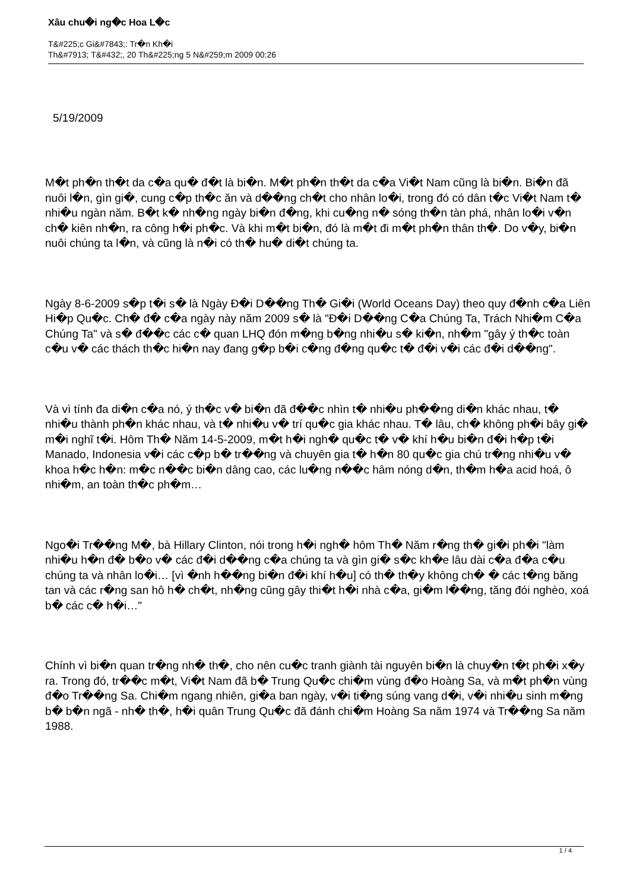Xâu chu�i ng�c Hoa L�c
T&#225;c Gi&#7843;: Tr�n Kh�i
Th&#7913; T&#432;, 20 Th&#225;ng 5 N&#259;m 2009 00:26
5/19/2009
M�t ph�n th�t da c�a qu� đ�t là bi�n. M�t ph�n th�t da c�a Vi�t Nam cũng là bi�n. Bi�n đã nuôi l�n, gìn gi�, cung c�p th�c ăn và d��ng ch�t cho nhân lo�i, trong đó có dân t�c Vi�t Nam t� nhi�u ngàn năm. B�t k� nh�ng ngày bi�n đ�ng, khi cu�ng n� sóng th�n tàn phá, nhân lo�i v�n ch� kiên nh�n, ra công h�i ph�c. Và khi m�t bi�n, đó là m�t đi m�t ph�n thân th�. Do v�y, bi�n nuôi chúng ta l�n, và cũng là n�i có th� hu� di�t chúng ta.
Ngày 8-6-2009 s�p t�i s� là Ngày Đ�i D��ng Th� Gi�i (World Oceans Day) theo quy đ�nh c�a Liên Hi�p Qu�c. Ch� đ� c�a ngày này năm 2009 s� là "Đ�i D��ng C�a Chúng Ta, Trách Nhi�m C�a Chúng Ta" và s� đ��c các c� quan LHQ đón m�ng b�ng nhi�u s� ki�n, nh�m "gây ý th�c toàn c�u v� các thách th�c hi�n nay đang g�p b�i c�ng đ�ng qu�c t� đ�i v�i các đ�i d��ng".
Và vì tính đa di�n c�a nó, ý th�c v� bi�n đã đ��c nhìn t� nhi�u ph��ng di�n khác nhau, t� nhi�u thành ph�n khác nhau, và t� nhi�u v� trí qu�c gia khác nhau. T� lâu, ch� không ph�i bây gi� m�i nghĩ t�i. Hôm Th� Năm 14-5-2009, m�t h�i ngh� qu�c t� v� khí h�u bi�n đ�i h�p t�i Manado, Indonesia v�i các c�p b� tr��ng và chuyên gia t� h�n 80 qu�c gia chú tr�ng nhi�u v� khoa h�c h�n: m�c n��c bi�n dâng cao, các lu�ng n��c hâm nóng d�n, th�m h�a acid hoá, ô nhi�m, an toàn th�c ph�m…
Ngo�i Tr��ng M�, bà Hillary Clinton, nói trong h�i ngh� hôm Th� Năm r�ng th� gi�i ph�i "làm nhi�u h�n đ� b�o v� các đ�i d��ng c�a chúng ta và gìn gi� s�c kh�e lâu dài c�a đ�a c�u chúng ta và nhân lo�i… [vì �nh h��ng bi�n đ�i khí h�u] có th� th�y không ch� � các t�ng băng tan và các r�ng san hô h� ch�t, nh�ng cũng gây thi�t h�i nhà c�a, gi�m l��ng, tăng đói nghèo, xoá b� các c� h�i…"
Chính vì bi�n quan tr�ng nh� th�, cho nên cu�c tranh giành tài nguyên bi�n là chuy�n t�t ph�i x�y ra. Trong đó, tr��c m�t, Vi�t Nam đã b� Trung Qu�c chi�m vùng đ�o Hoàng Sa, và m�t ph�n vùng đ�o Tr��ng Sa. Chi�m ngang nhiên, gi�a ban ngày, v�i ti�ng súng vang d�i, v�i nhi�u sinh m�ng b� b�n ngã - nh� th�, h�i quân Trung Qu�c đã đánh chi�m Hoàng Sa năm 1974 và Tr��ng Sa năm 1988.
1 / 4